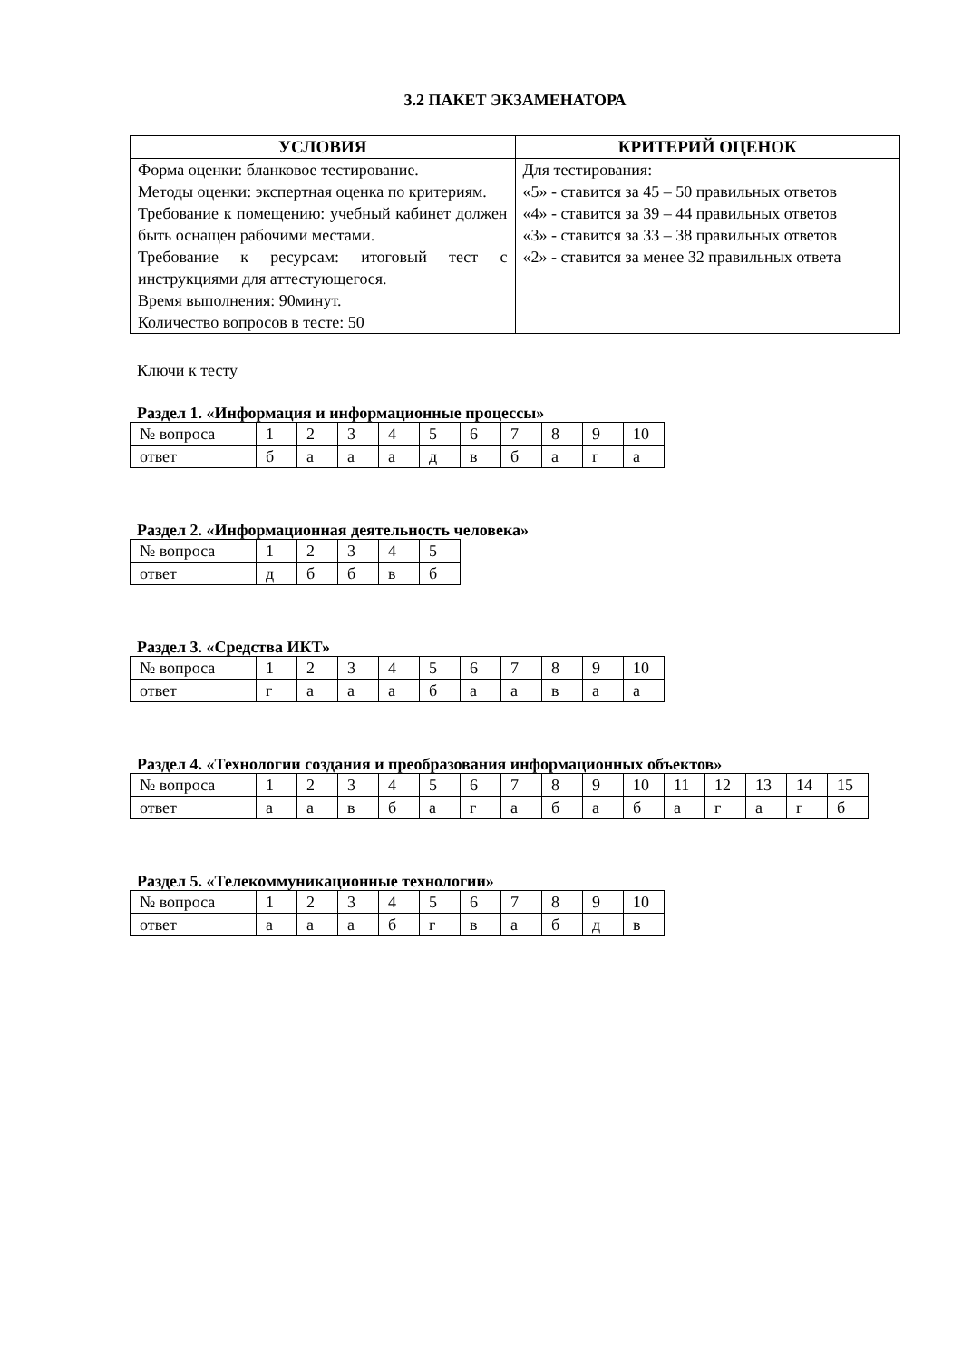3.2 ПАКЕТ ЭКЗАМЕНАТОРА
| УСЛОВИЯ | КРИТЕРИЙ ОЦЕНОК |
| --- | --- |
| Форма оценки: бланковое тестирование. Методы оценки: экспертная оценка по критериям. Требование к помещению: учебный кабинет должен быть оснащен рабочими местами. Требование к ресурсам: итоговый тест с инструкциями для аттестующегося. Время выполнения: 90минут. Количество вопросов в тесте: 50 | Для тестирования: «5» - ставится за 45 – 50 правильных ответов «4» - ставится за 39 – 44 правильных ответов «3» - ставится за 33 – 38 правильных ответов «2» - ставится за менее 32 правильных ответа |
Ключи к тесту
Раздел 1. «Информация и информационные процессы»
| № вопроса | 1 | 2 | 3 | 4 | 5 | 6 | 7 | 8 | 9 | 10 |
| ответ | б | а | а | а | д | в | б | а | г | а |
Раздел 2. «Информационная деятельность человека»
| № вопроса | 1 | 2 | 3 | 4 | 5 |
| ответ | д | б | б | в | б |
Раздел 3. «Средства ИКТ»
| № вопроса | 1 | 2 | 3 | 4 | 5 | 6 | 7 | 8 | 9 | 10 |
| ответ | г | а | а | а | б | а | а | в | а | а |
Раздел 4. «Технологии создания и преобразования информационных объектов»
| № вопроса | 1 | 2 | 3 | 4 | 5 | 6 | 7 | 8 | 9 | 10 | 11 | 12 | 13 | 14 | 15 |
| ответ | а | а | в | б | а | г | а | б | а | б | а | г | а | г | б |
Раздел 5. «Телекоммуникационные технологии»
| № вопроса | 1 | 2 | 3 | 4 | 5 | 6 | 7 | 8 | 9 | 10 |
| ответ | а | а | а | б | г | в | а | б | д | в |